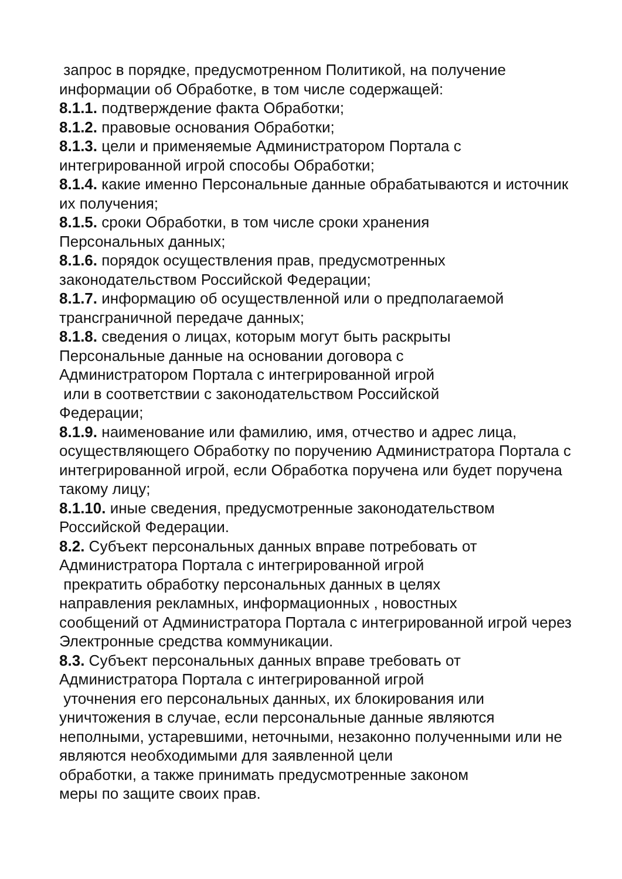запрос в порядке, предусмотренном Политикой, на получение информации об Обработке, в том числе содержащей:
8.1.1. подтверждение факта Обработки;
8.1.2. правовые основания Обработки;
8.1.3. цели и применяемые Администратором Портала с интегрированной игрой способы Обработки;
8.1.4. какие именно Персональные данные обрабатываются и источник их получения;
8.1.5. сроки Обработки, в том числе сроки хранения
Персональных данных;
8.1.6. порядок осуществления прав, предусмотренных
законодательством Российской Федерации;
8.1.7. информацию об осуществленной или о предполагаемой трансграничной передаче данных;
8.1.8. сведения о лицах, которым могут быть раскрыты
Персональные данные на основании договора с
Администратором Портала с интегрированной игрой
или в соответствии с законодательством Российской
Федерации;
8.1.9. наименование или фамилию, имя, отчество и адрес лица, осуществляющего Обработку по поручению Администратора Портала с интегрированной игрой, если Обработка поручена или будет поручена такому лицу;
8.1.10. иные сведения, предусмотренные законодательством Российской Федерации.
8.2. Субъект персональных данных вправе потребовать от
Администратора Портала с интегрированной игрой
прекратить обработку персональных данных в целях
направления рекламных, информационных , новостных
сообщений от Администратора Портала с интегрированной игрой через Электронные средства коммуникации.
8.3. Субъект персональных данных вправе требовать от
Администратора Портала с интегрированной игрой
уточнения его персональных данных, их блокирования или уничтожения в случае, если персональные данные являются неполными, устаревшими, неточными, незаконно полученными или не являются необходимыми для заявленной цели
обработки, а также принимать предусмотренные законом
меры по защите своих прав.